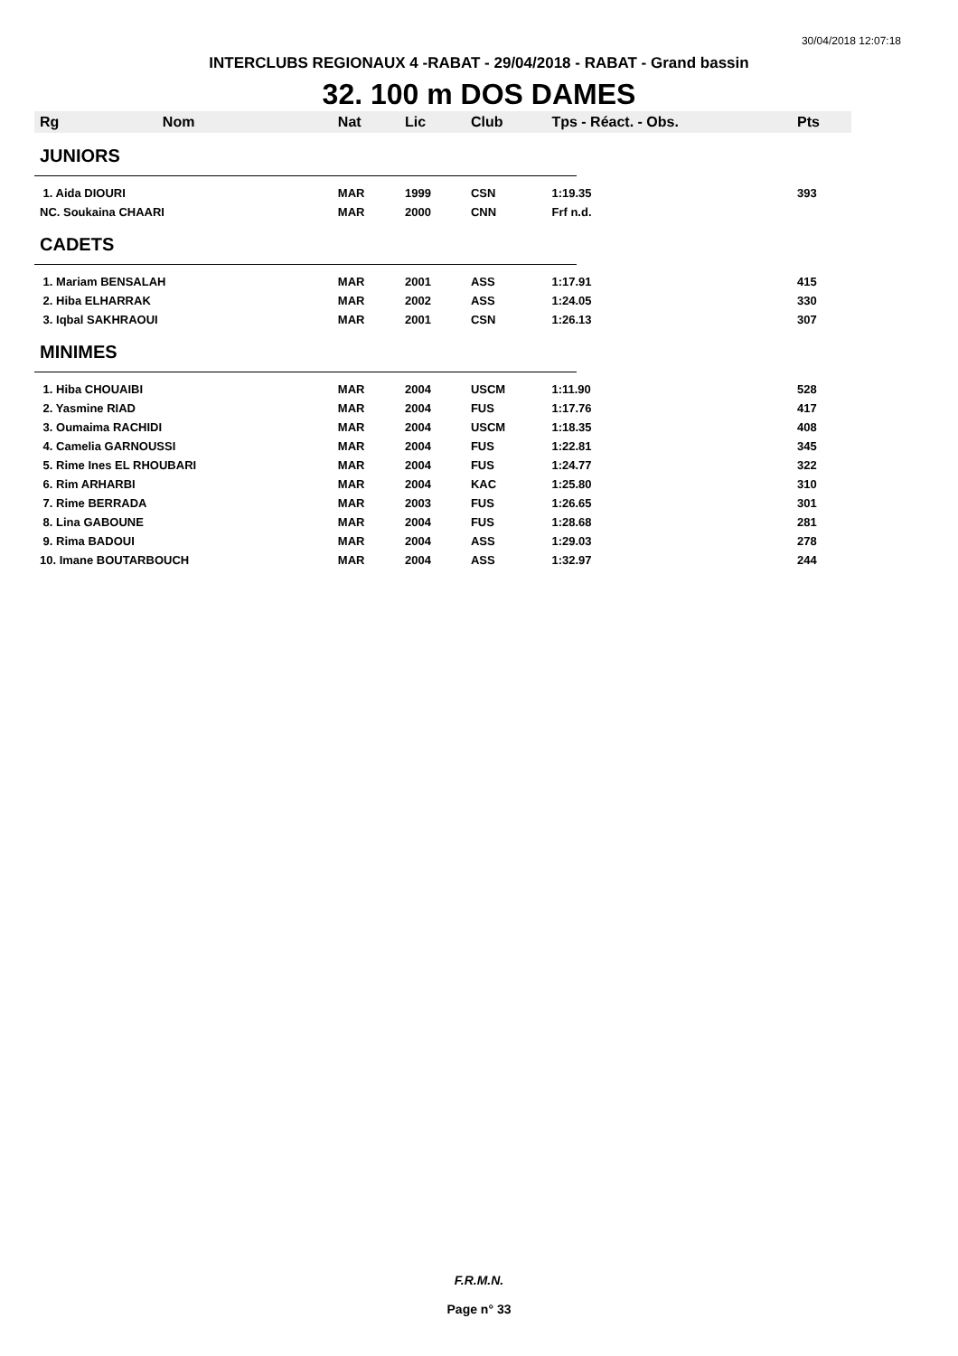30/04/2018 12:07:18
INTERCLUBS REGIONAUX 4 -RABAT - 29/04/2018 - RABAT - Grand bassin
32. 100 m DOS DAMES
| Rg | Nom | Nat | Lic | Club | Tps - Réact. - Obs. | Pts |
| --- | --- | --- | --- | --- | --- | --- |
| JUNIORS | | | | | | |
| 1. Aida DIOURI | | MAR | 1999 | CSN | 1:19.35 | 393 |
| NC. Soukaina CHAARI | | MAR | 2000 | CNN | Frf n.d. | |
| CADETS | | | | | | |
| 1. Mariam BENSALAH | | MAR | 2001 | ASS | 1:17.91 | 415 |
| 2. Hiba ELHARRAK | | MAR | 2002 | ASS | 1:24.05 | 330 |
| 3. Iqbal SAKHRAOUI | | MAR | 2001 | CSN | 1:26.13 | 307 |
| MINIMES | | | | | | |
| 1. Hiba CHOUAIBI | | MAR | 2004 | USCM | 1:11.90 | 528 |
| 2. Yasmine RIAD | | MAR | 2004 | FUS | 1:17.76 | 417 |
| 3. Oumaima RACHIDI | | MAR | 2004 | USCM | 1:18.35 | 408 |
| 4. Camelia GARNOUSSI | | MAR | 2004 | FUS | 1:22.81 | 345 |
| 5. Rime Ines EL RHOUBARI | | MAR | 2004 | FUS | 1:24.77 | 322 |
| 6. Rim ARHARBI | | MAR | 2004 | KAC | 1:25.80 | 310 |
| 7. Rime BERRADA | | MAR | 2003 | FUS | 1:26.65 | 301 |
| 8. Lina GABOUNE | | MAR | 2004 | FUS | 1:28.68 | 281 |
| 9. Rima BADOUI | | MAR | 2004 | ASS | 1:29.03 | 278 |
| 10. Imane BOUTARBOUCH | | MAR | 2004 | ASS | 1:32.97 | 244 |
F.R.M.N.
Page n° 33